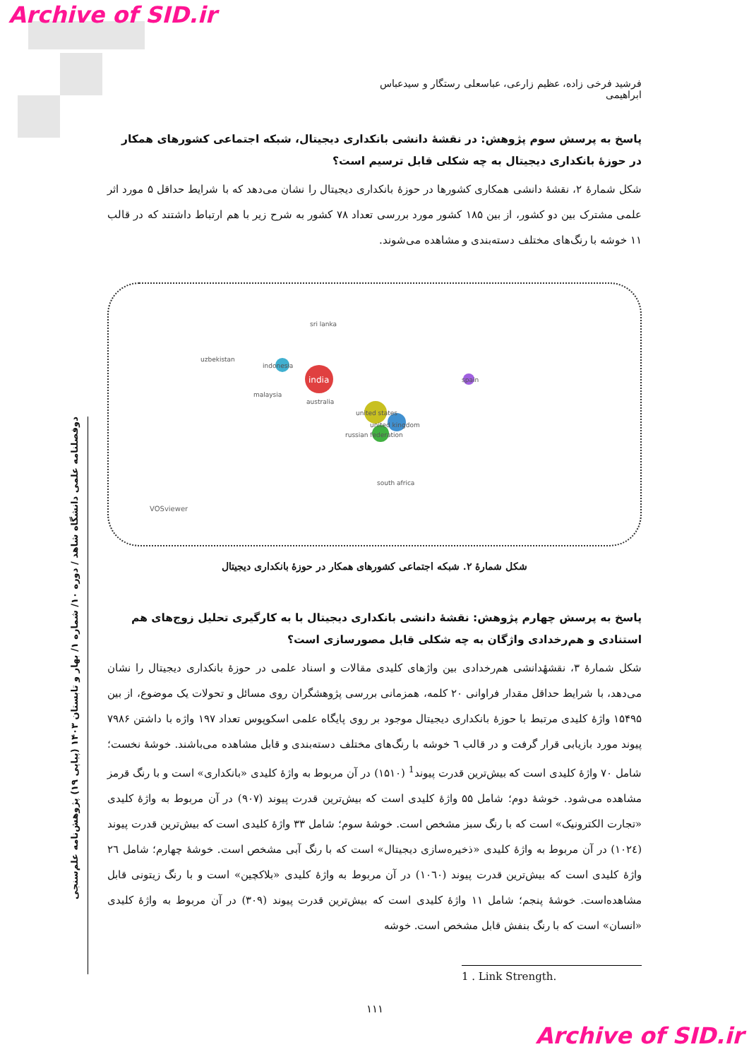Archive of SID.ir
دوفصلنامه علمی دانشگاه شاهد / دوره ۱۰/ شماره ۱/ بهار و تابستان ۱۴۰۳ (پیاپی ۱۹) پژوهش‌نامه علم‌سنجی
فرشید فرخی زاده، عظیم زارعی، عباسعلی رستگار و سیدعباس ابراهیمی
پاسخ به پرسش سوم پژوهش: در نقشهٔ دانشی بانکداری دیجیتال، شبکه اجتماعی کشورهای همکار در حوزهٔ بانکداری دیجیتال به چه شکلی قابل ترسیم است؟
شکل شمارهٔ ۲، نقشهٔ دانشی همکاری کشورها در حوزهٔ بانکداری دیجیتال را نشان می‌دهد که با شرایط حداقل ۵ مورد اثر علمی مشترک بین دو کشور، از بین ۱۸۵ کشور مورد بررسی تعداد ۷۸ کشور به شرح زیر با هم ارتباط داشتند که در قالب ۱۱ خوشه با رنگ‌های مختلف دسته‌بندی و مشاهده می‌شوند.
india
indonesia
united states
united kingdom
russian federation
spain
sri lanka
uzbekistan
malaysia
australia
south africa
VOSviewer
شکل شمارهٔ ۲. شبکه اجتماعی کشورهای همکار در حوزهٔ بانکداری دیجیتال
پاسخ به پرسش چهارم پژوهش: نقشهٔ دانشی بانکداری دیجیتال با به کارگیری تحلیل زوج‌های هم استنادی و هم‌رخدادی واژگان به چه شکلی قابل مصورسازی است؟
شکل شمارهٔ ۳، نقشهٔدانشی هم‌رخدادی بین واژهای کلیدی مقالات و اسناد علمی در حوزهٔ بانکداری دیجیتال را نشان می‌دهد، با شرایط حداقل مقدار فراوانی ۲۰ کلمه، همزمانی بررسی پژوهشگران روی مسائل و تحولات یک موضوع، از بین ۱۵۴۹۵ واژهٔ کلیدی مرتبط با حوزهٔ بانکداری دیجیتال موجود بر روی پایگاه علمی اسکوپوس تعداد ۱۹۷ واژه با داشتن ۷۹۸۶ پیوند مورد بازیابی قرار گرفت و در قالب ٦ خوشه با رنگ‌های مختلف دسته‌بندی و قابل مشاهده می‌باشند. خوشهٔ نخست؛ شامل ۷۰ واژهٔ کلیدی است که بیش‌ترین قدرت پیوند<sup>1</sup> (۱۵۱۰) در آن مربوط به واژهٔ کلیدی «بانکداری» است و با رنگ قرمز مشاهده می‌شود. خوشهٔ دوم؛ شامل ۵۵ واژهٔ کلیدی است که بیش‌ترین قدرت پیوند (۹۰۷) در آن مربوط به واژهٔ کلیدی «تجارت الکترونیک» است که با رنگ سبز مشخص است. خوشهٔ سوم؛ شامل ۳۳ واژهٔ کلیدی است که بیش‌ترین قدرت پیوند (۱۰۲٤) در آن مربوط به واژهٔ کلیدی «ذخیره‌سازی دیجیتال» است که با رنگ آبی مشخص است. خوشهٔ چهارم؛ شامل ۲٦ واژهٔ کلیدی است که بیش‌ترین قدرت پیوند (۱۰٦۰) در آن مربوط به واژهٔ کلیدی «بلاکچین» است و با رنگ زیتونی قابل مشاهده‌است. خوشهٔ پنجم؛ شامل ۱۱ واژهٔ کلیدی است که بیش‌ترین قدرت پیوند (۳۰۹) در آن مربوط به واژهٔ کلیدی «انسان» است که با رنگ بنفش قابل مشخص است. خوشه
1 . Link Strength.
۱۱۱
Archive of SID.ir